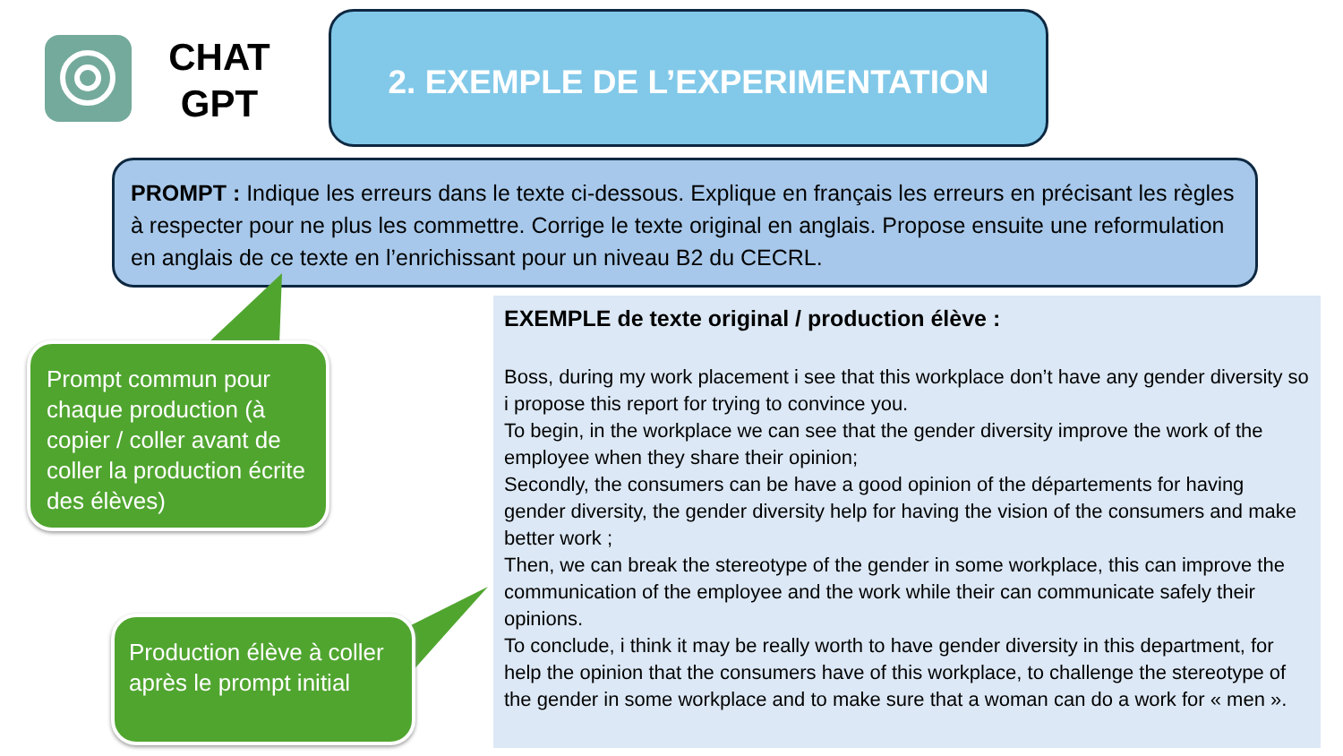CHAT
GPT
2. EXEMPLE DE L’EXPERIMENTATION
PROMPT : Indique les erreurs dans le texte ci-dessous. Explique en français les erreurs en précisant les règles à respecter pour ne plus les commettre. Corrige le texte original en anglais. Propose ensuite une reformulation en anglais de ce texte en l’enrichissant pour un niveau B2 du CECRL.
Prompt commun pour chaque production (à copier / coller avant de coller la production écrite des élèves)
Production élève à coller après le prompt initial
EXEMPLE de texte original / production élève :
Boss, during my work placement i see that this workplace don’t have any gender diversity so i propose this report for trying to convince you.
To begin, in the workplace we can see that the gender diversity improve the work of the employee when they share their opinion;
Secondly, the consumers can be have a good opinion of the départements for having gender diversity, the gender diversity help for having the vision of the consumers and make better work ;
Then, we can break the stereotype of the gender in some workplace, this can improve the communication of the employee and the work while their can communicate safely their opinions.
To conclude, i think it may be really worth to have gender diversity in this department, for help the opinion that the consumers have of this workplace, to challenge the stereotype of the gender in some workplace and to make sure that a woman can do a work for « men ».